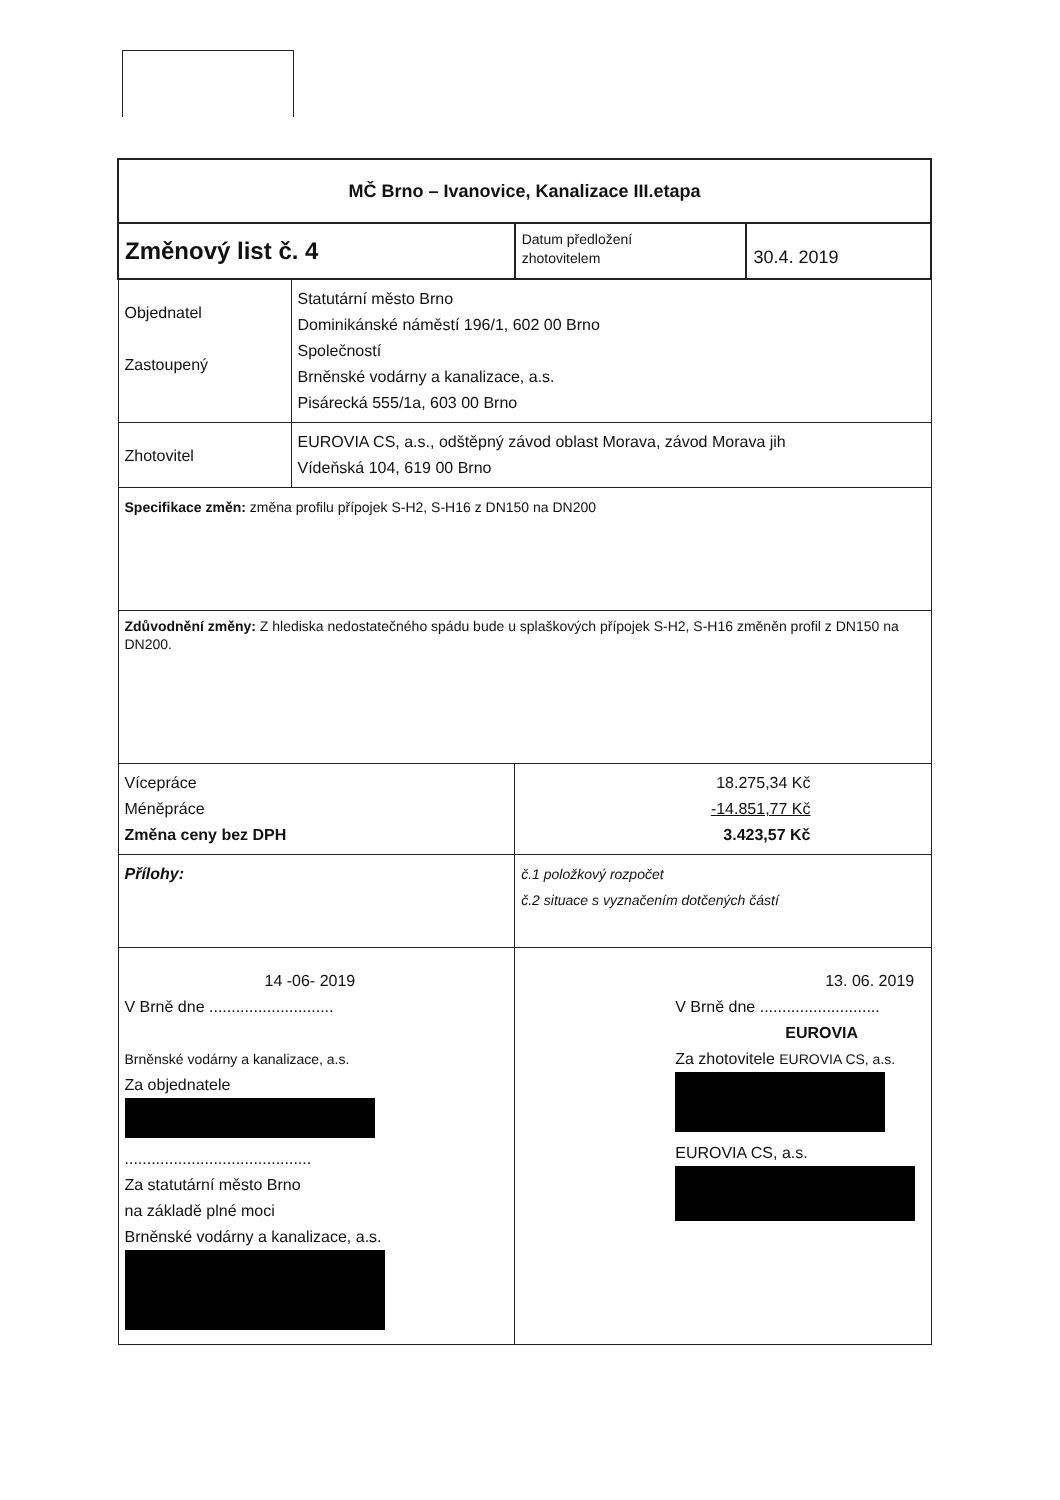| MČ Brno – Ivanovice, Kanalizace III.etapa | | | |
| Změnový list č. 4 | | Datum předložení zhotovitelem | 30.4. 2019 |
| Objednatel Zastoupený | Statutární město Brno Dominikánské náměstí 196/1, 602 00 Brno Společností Brněnské vodárny a kanalizace, a.s. Pisárecká 555/1a, 603 00 Brno | | |
| Zhotovitel | EUROVIA CS, a.s., odštěpný závod oblast Morava, závod Morava jih Vídeňská 104, 619 00 Brno | | |
| Specifikace změn: změna profilu přípojek S-H2, S-H16 z DN150 na DN200 | | | |
| Zdůvodnění změny: Z hlediska nedostatečného spádu bude u splaškových přípojek S-H2, S-H16 změněn profil z DN150 na DN200. | | | |
| Vícepráce Méněpráce Změna ceny bez DPH | | 18.275,34 Kč -14.851,77 Kč 3.423,57 Kč | |
| Přílohy: | | č.1 položkový rozpočet č.2 situace s vyznačením dotčených částí | |
| 14 -06- 2019 V Brně dne ............................ Brněnské vodárny a kanalizace, a.s. Za objednatele .......................................... Za statutární město Brno na základě plné moci Brněnské vodárny a kanalizace, a.s. | | 13. 06. 2019 V Brně dne ........................... EUROVIA Za zhotovitele EUROVIA CS, a.s. EUROVIA CS, a.s. | |